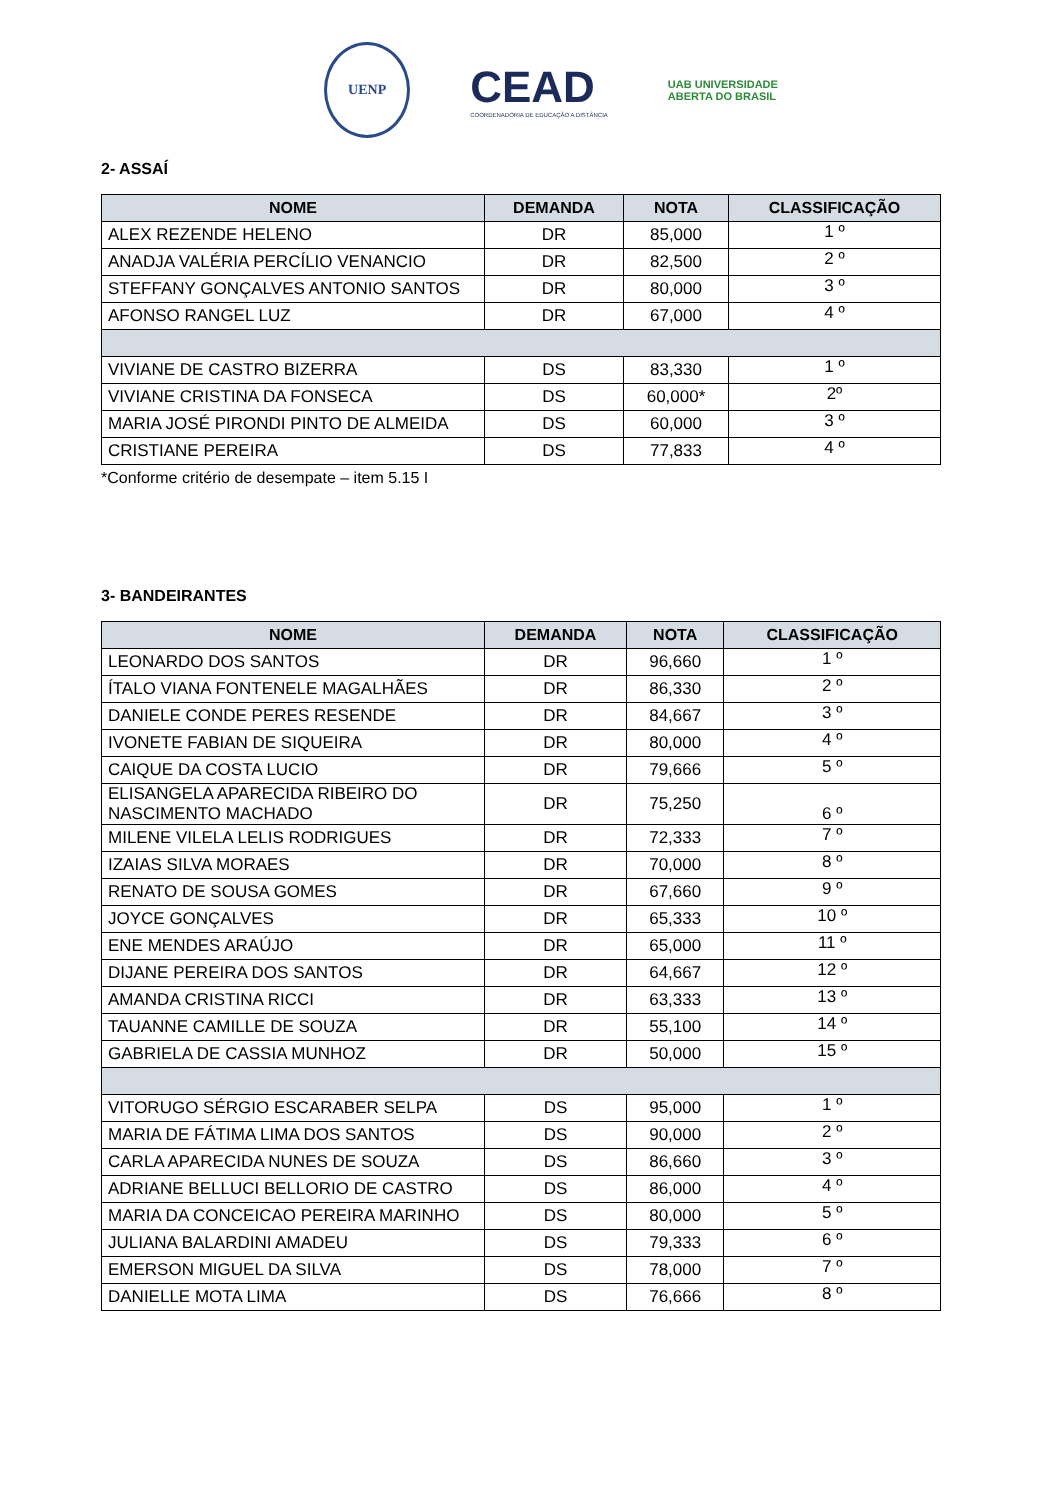UENP
CEAD
COORDENADORIA DE EDUCAÇÃO A DISTÂNCIA
UAB UNIVERSIDADE
ABERTA DO BRASIL
2- ASSAÍ
| NOME | DEMANDA | NOTA | CLASSIFICAÇÃO |
| --- | --- | --- | --- |
| ALEX REZENDE HELENO | DR | 85,000 | 1 º |
| ANADJA VALÉRIA PERCÍLIO VENANCIO | DR | 82,500 | 2 º |
| STEFFANY GONÇALVES ANTONIO SANTOS | DR | 80,000 | 3 º |
| AFONSO RANGEL LUZ | DR | 67,000 | 4 º |
| VIVIANE DE CASTRO BIZERRA | DS | 83,330 | 1 º |
| VIVIANE CRISTINA DA FONSECA | DS | 60,000* | 2º |
| MARIA JOSÉ PIRONDI PINTO DE ALMEIDA | DS | 60,000 | 3 º |
| CRISTIANE PEREIRA | DS | 77,833 | 4 º |
*Conforme critério de desempate – item 5.15 I
3- BANDEIRANTES
| NOME | DEMANDA | NOTA | CLASSIFICAÇÃO |
| --- | --- | --- | --- |
| LEONARDO DOS SANTOS | DR | 96,660 | 1 º |
| ÍTALO VIANA FONTENELE MAGALHÃES | DR | 86,330 | 2 º |
| DANIELE CONDE PERES RESENDE | DR | 84,667 | 3 º |
| IVONETE FABIAN DE SIQUEIRA | DR | 80,000 | 4 º |
| CAIQUE DA COSTA LUCIO | DR | 79,666 | 5 º |
| ELISANGELA APARECIDA RIBEIRO DO NASCIMENTO MACHADO | DR | 75,250 | 6 º |
| MILENE VILELA LELIS RODRIGUES | DR | 72,333 | 7 º |
| IZAIAS SILVA MORAES | DR | 70,000 | 8 º |
| RENATO DE SOUSA GOMES | DR | 67,660 | 9 º |
| JOYCE GONÇALVES | DR | 65,333 | 10 º |
| ENE MENDES ARAÚJO | DR | 65,000 | 11 º |
| DIJANE PEREIRA DOS SANTOS | DR | 64,667 | 12 º |
| AMANDA CRISTINA RICCI | DR | 63,333 | 13 º |
| TAUANNE CAMILLE DE SOUZA | DR | 55,100 | 14 º |
| GABRIELA DE CASSIA MUNHOZ | DR | 50,000 | 15 º |
| VITORUGO SÉRGIO ESCARABER SELPA | DS | 95,000 | 1 º |
| MARIA DE FÁTIMA LIMA DOS SANTOS | DS | 90,000 | 2 º |
| CARLA APARECIDA NUNES DE SOUZA | DS | 86,660 | 3 º |
| ADRIANE BELLUCI BELLORIO DE CASTRO | DS | 86,000 | 4 º |
| MARIA DA CONCEICAO PEREIRA MARINHO | DS | 80,000 | 5 º |
| JULIANA BALARDINI AMADEU | DS | 79,333 | 6 º |
| EMERSON MIGUEL DA SILVA | DS | 78,000 | 7 º |
| DANIELLE MOTA LIMA | DS | 76,666 | 8 º |